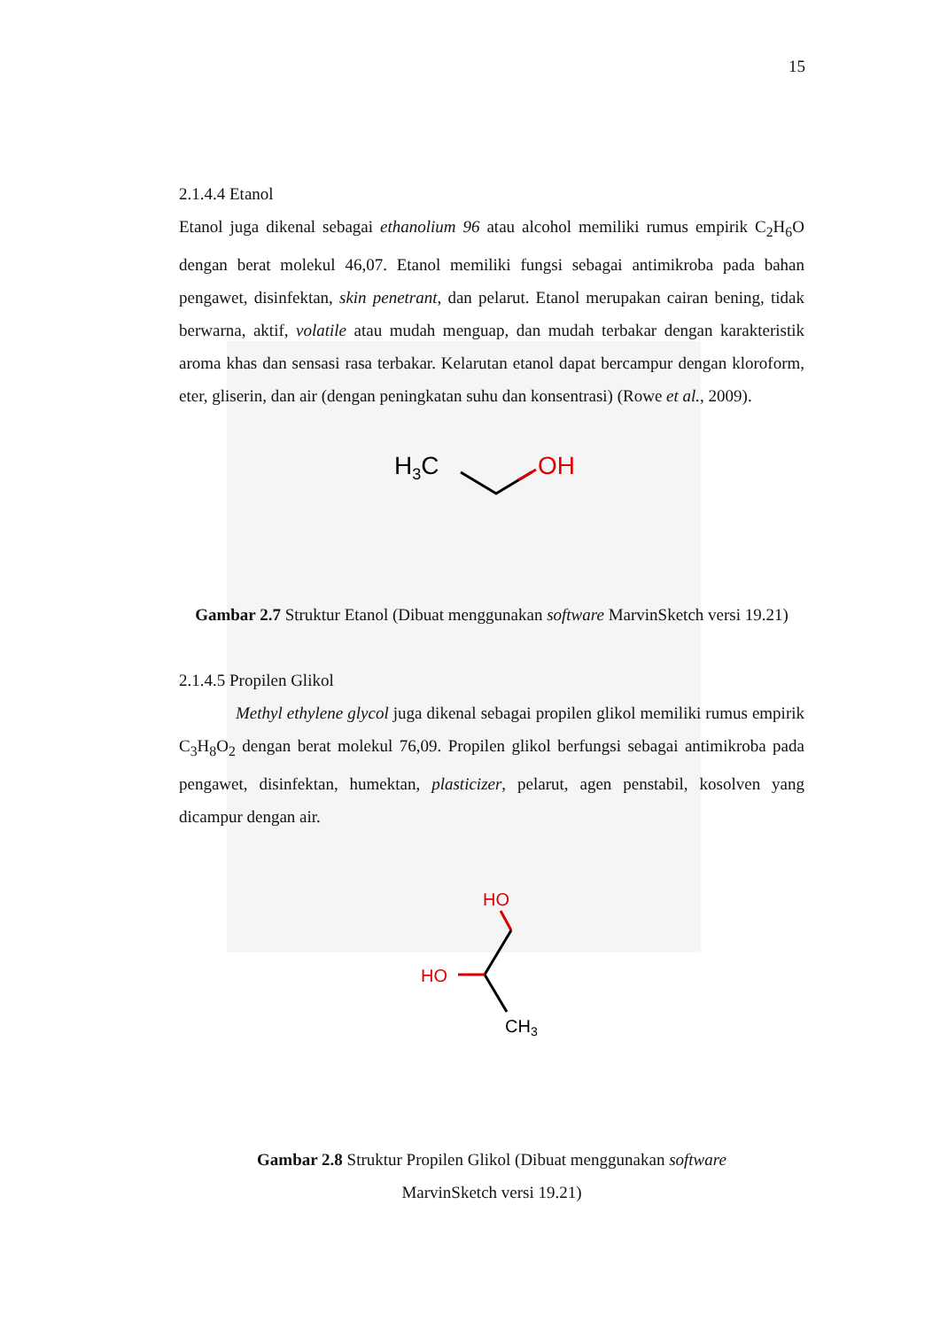15
2.1.4.4 Etanol
Etanol juga dikenal sebagai ethanolium 96 atau alcohol memiliki rumus empirik C<sub>2</sub>H<sub>6</sub>O dengan berat molekul 46,07. Etanol memiliki fungsi sebagai antimikroba pada bahan pengawet, disinfektan, skin penetrant, dan pelarut. Etanol merupakan cairan bening, tidak berwarna, aktif, volatile atau mudah menguap, dan mudah terbakar dengan karakteristik aroma khas dan sensasi rasa terbakar. Kelarutan etanol dapat bercampur dengan kloroform, eter, gliserin, dan air (dengan peningkatan suhu dan konsentrasi) (Rowe et al., 2009).
H3C
OH
Gambar 2.7 Struktur Etanol (Dibuat menggunakan software MarvinSketch versi 19.21)
2.1.4.5 Propilen Glikol
Methyl ethylene glycol juga dikenal sebagai propilen glikol memiliki rumus empirik C<sub>3</sub>H<sub>8</sub>O<sub>2</sub> dengan berat molekul 76,09. Propilen glikol berfungsi sebagai antimikroba pada pengawet, disinfektan, humektan, plasticizer, pelarut, agen penstabil, kosolven yang dicampur dengan air.
HO
HO
CH3
Gambar 2.8 Struktur Propilen Glikol (Dibuat menggunakan software
MarvinSketch versi 19.21)